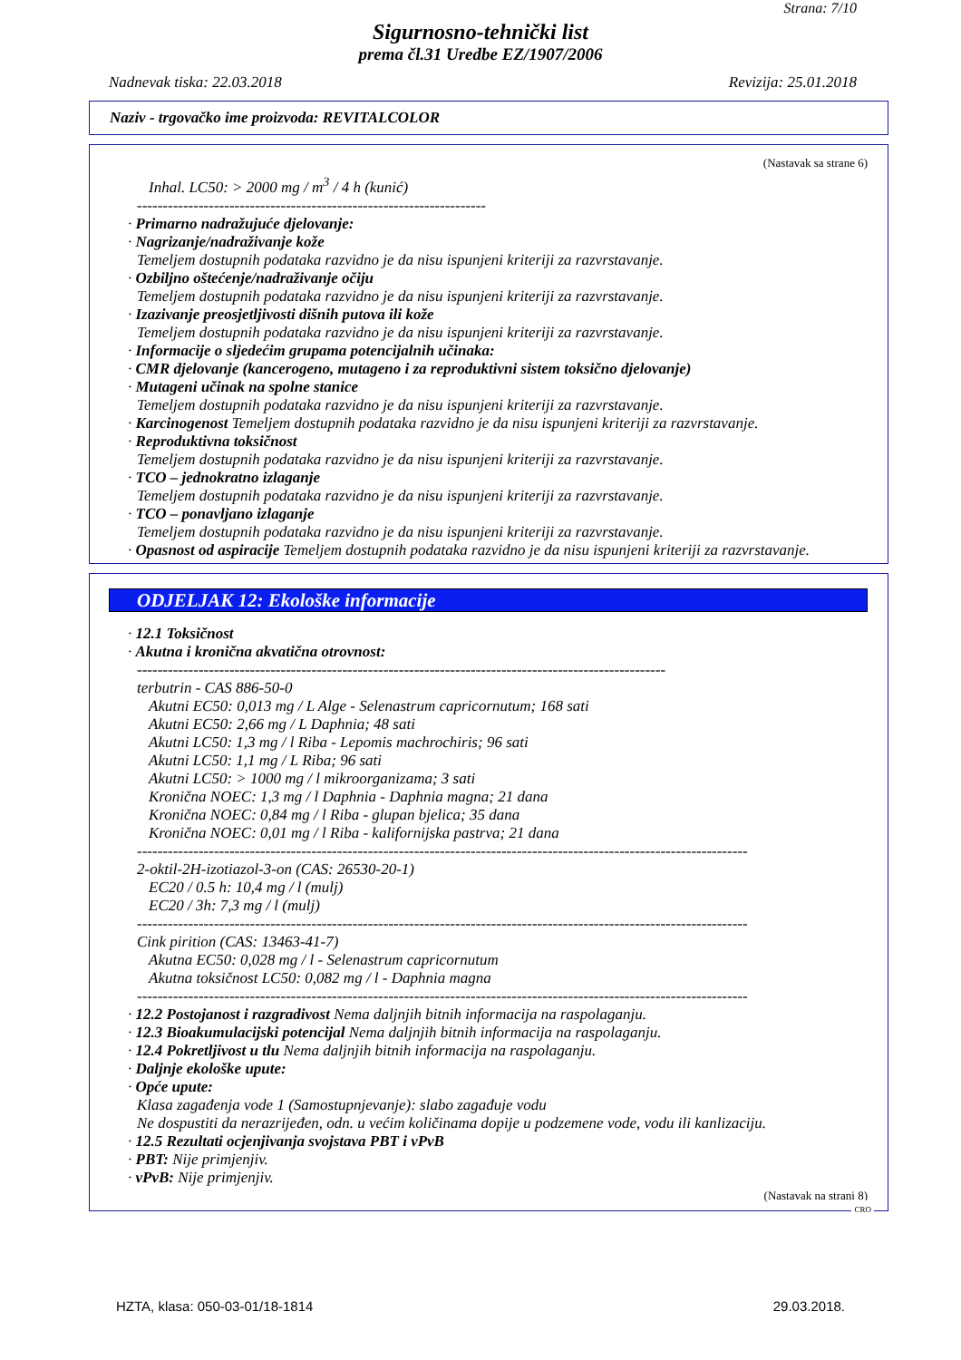Strana: 7/10
Sigurnosno-tehnički list
prema čl.31 Uredbe EZ/1907/2006
Nadnevak tiska: 22.03.2018 Revizija: 25.01.2018
Naziv - trgovačko ime proizvoda: REVITALCOLOR
(Nastavak sa strane 6)
Inhal. LC50: > 2000 mg / m<sup>3</sup> / 4 h (kunić)
--------------------------------------------------------------------
· Primarno nadražujuće djelovanje:
· Nagrizanje/nadraživanje kože
Temeljem dostupnih podataka razvidno je da nisu ispunjeni kriteriji za razvrstavanje.
· Ozbiljno oštećenje/nadraživanje očiju
Temeljem dostupnih podataka razvidno je da nisu ispunjeni kriteriji za razvrstavanje.
· Izazivanje preosjetljivosti dišnih putova ili kože
Temeljem dostupnih podataka razvidno je da nisu ispunjeni kriteriji za razvrstavanje.
· Informacije o sljedećim grupama potencijalnih učinaka:
· CMR djelovanje (kancerogeno, mutageno i za reproduktivni sistem toksično djelovanje)
· Mutageni učinak na spolne stanice
Temeljem dostupnih podataka razvidno je da nisu ispunjeni kriteriji za razvrstavanje.
· Karcinogenost Temeljem dostupnih podataka razvidno je da nisu ispunjeni kriteriji za razvrstavanje.
· Reproduktivna toksičnost
Temeljem dostupnih podataka razvidno je da nisu ispunjeni kriteriji za razvrstavanje.
· TCO – jednokratno izlaganje
Temeljem dostupnih podataka razvidno je da nisu ispunjeni kriteriji za razvrstavanje.
· TCO – ponavljano izlaganje
Temeljem dostupnih podataka razvidno je da nisu ispunjeni kriteriji za razvrstavanje.
· Opasnost od aspiracije Temeljem dostupnih podataka razvidno je da nisu ispunjeni kriteriji za razvrstavanje.
ODJELJAK 12: Ekološke informacije
· 12.1 Toksičnost
· Akutna i kronična akvatična otrovnost:
-------------------------------------------------------------------------------------------------------
terbutrin - CAS 886-50-0
Akutni EC50: 0,013 mg / L Alge - Selenastrum capricornutum; 168 sati
Akutni EC50: 2,66 mg / L Daphnia; 48 sati
Akutni LC50: 1,3 mg / l Riba - Lepomis machrochiris; 96 sati
Akutni LC50: 1,1 mg / L Riba; 96 sati
Akutni LC50: > 1000 mg / l mikroorganizama; 3 sati
Kronična NOEC: 1,3 mg / l Daphnia - Daphnia magna; 21 dana
Kronična NOEC: 0,84 mg / l Riba - glupan bjelica; 35 dana
Kronična NOEC: 0,01 mg / l Riba - kalifornijska pastrva; 21 dana
-----------------------------------------------------------------------------------------------------------------------
2-oktil-2H-izotiazol-3-on (CAS: 26530-20-1)
EC20 / 0.5 h: 10,4 mg / l (mulj)
EC20 / 3h: 7,3 mg / l (mulj)
-----------------------------------------------------------------------------------------------------------------------
Cink pirition (CAS: 13463-41-7)
Akutna EC50: 0,028 mg / l - Selenastrum capricornutum
Akutna toksičnost LC50: 0,082 mg / l - Daphnia magna
-----------------------------------------------------------------------------------------------------------------------
· 12.2 Postojanost i razgradivost Nema daljnjih bitnih informacija na raspolaganju.
· 12.3 Bioakumulacijski potencijal Nema daljnjih bitnih informacija na raspolaganju.
· 12.4 Pokretljivost u tlu Nema daljnjih bitnih informacija na raspolaganju.
· Daljnje ekološke upute:
· Opće upute:
Klasa zagađenja vode 1 (Samostupnjevanje): slabo zagađuje vodu
Ne dospustiti da nerazrijeđen, odn. u većim količinama dopije u podzemene vode, vodu ili kanlizaciju.
· 12.5 Rezultati ocjenjivanja svojstava PBT i vPvB
· PBT: Nije primjenjiv.
· vPvB: Nije primjenjiv.
(Nastavak na strani 8)
CRO
HZTA, klasa: 050-03-01/18-1814 29.03.2018.